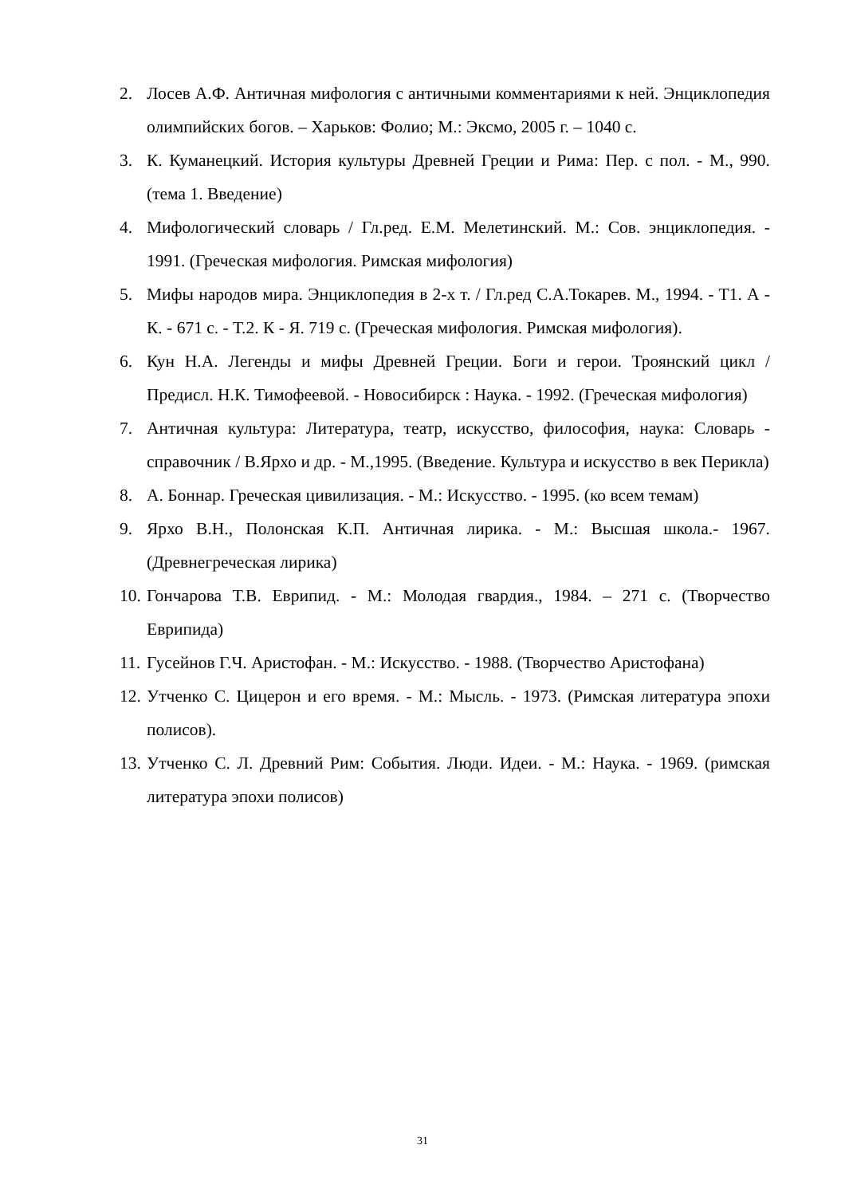2. Лосев А.Ф. Античная мифология с античными комментариями к ней. Энциклопедия олимпийских богов. – Харьков: Фолио; М.: Эксмо, 2005 г. – 1040 с.
3. К. Куманецкий. История культуры Древней Греции и Рима: Пер. с пол. - М., 990. (тема 1. Введение)
4. Мифологический словарь / Гл.ред. Е.М. Мелетинский. М.: Сов. энциклопедия. - 1991. (Греческая мифология. Римская мифология)
5. Мифы народов мира. Энциклопедия в 2-х т. / Гл.ред С.А.Токарев. М., 1994. - Т1. А - К. - 671 с. - Т.2. К - Я. 719 с. (Греческая мифология. Римская мифология).
6. Кун Н.А. Легенды и мифы Древней Греции. Боги и герои. Троянский цикл / Предисл. Н.К. Тимофеевой. - Новосибирск : Наука. - 1992. (Греческая мифология)
7. Античная культура: Литература, театр, искусство, философия, наука: Словарь - справочник / В.Ярхо и др. - М.,1995. (Введение. Культура и искусство в век Перикла)
8. А. Боннар. Греческая цивилизация. - М.: Искусство. - 1995. (ко всем темам)
9. Ярхо В.Н., Полонская К.П. Античная лирика. - М.: Высшая школа.- 1967. (Древнегреческая лирика)
10. Гончарова Т.В. Еврипид. - М.: Молодая гвардия., 1984. – 271 с. (Творчество Еврипида)
11. Гусейнов Г.Ч. Аристофан. - М.: Искусство. - 1988. (Творчество Аристофана)
12. Утченко С. Цицерон и его время. - М.: Мысль. - 1973. (Римская литература эпохи полисов).
13. Утченко С. Л. Древний Рим: События. Люди. Идеи. - М.: Наука. - 1969. (римская литература эпохи полисов)
31